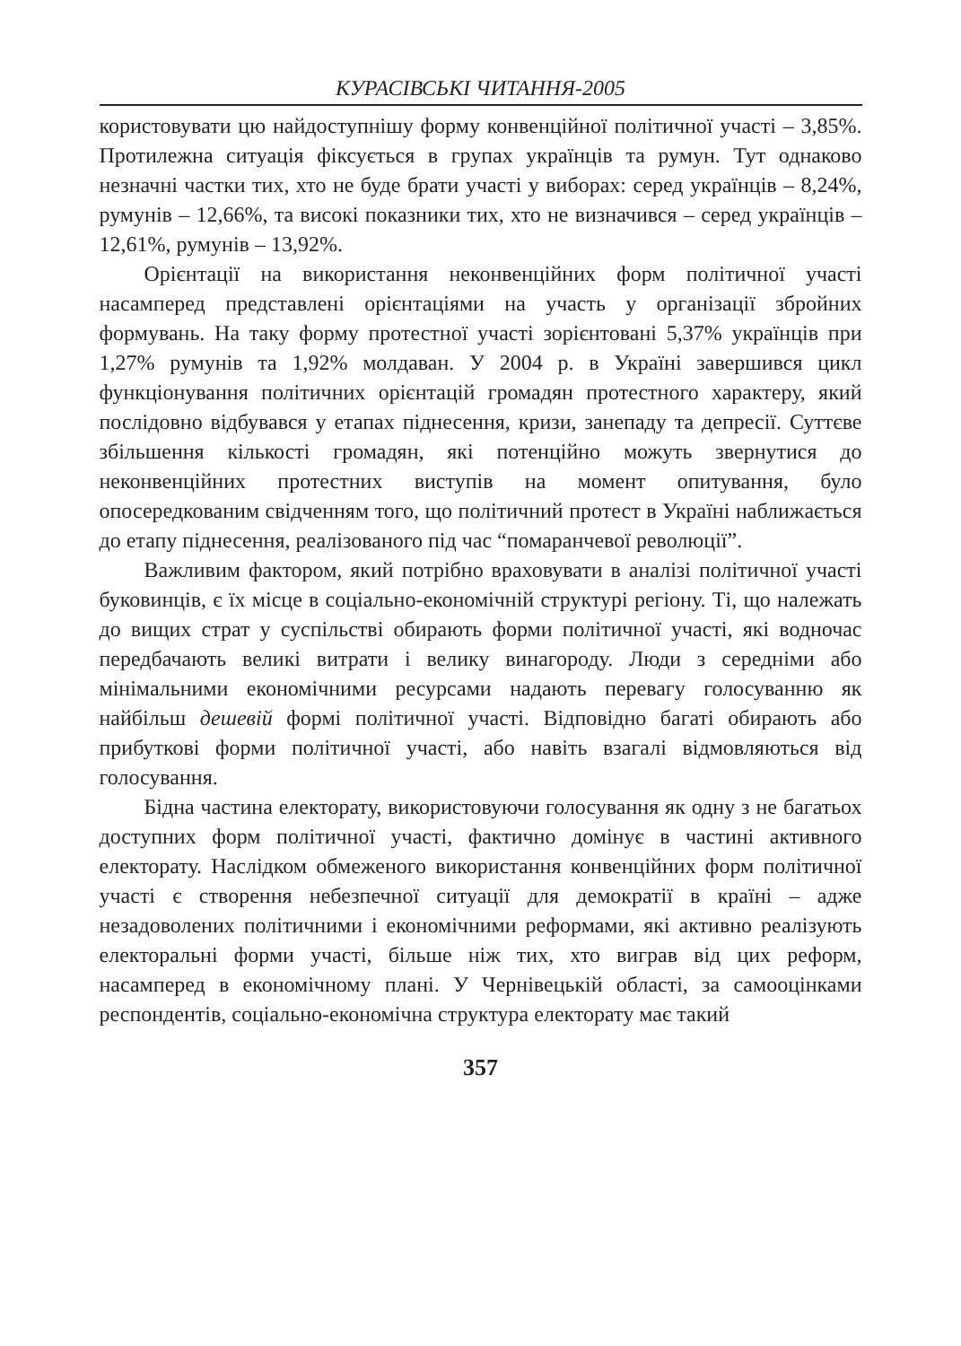КУРАСІВСЬКІ ЧИТАННЯ-2005
користовувати цю найдоступнішу форму конвенційної політичної участі – 3,85%. Протилежна ситуація фіксується в групах українців та румун. Тут однаково незначні частки тих, хто не буде брати участі у виборах: серед українців – 8,24%, румунів – 12,66%, та високі показники тих, хто не визначився – серед українців – 12,61%, румунів – 13,92%.
Орієнтації на використання неконвенційних форм політичної участі насамперед представлені орієнтаціями на участь у організації збройних формувань. На таку форму протестної участі зорієнтовані 5,37% українців при 1,27% румунів та 1,92% молдаван. У 2004 р. в Україні завершився цикл функціонування політичних орієнтацій громадян протестного характеру, який послідовно відбувався у етапах піднесення, кризи, занепаду та депресії. Суттєве збільшення кількості громадян, які потенційно можуть звернутися до неконвенційних протестних виступів на момент опитування, було опосередкованим свідченням того, що політичний протест в Україні наближається до етапу піднесення, реалізованого під час “помаранчевої революції”.
Важливим фактором, який потрібно враховувати в аналізі політичної участі буковинців, є їх місце в соціально-економічній структурі регіону. Ті, що належать до вищих страт у суспільстві обирають форми політичної участі, які водночас передбачають великі витрати і велику винагороду. Люди з середніми або мінімальними економічними ресурсами надають перевагу голосуванню як найбільш дешевій формі політичної участі. Відповідно багаті обирають або прибуткові форми політичної участі, або навіть взагалі відмовляються від голосування.
Бідна частина електорату, використовуючи голосування як одну з не багатьох доступних форм політичної участі, фактично домінує в частині активного електорату. Наслідком обмеженого використання конвенційних форм політичної участі є створення небезпечної ситуації для демократії в країні – адже незадоволених політичними і економічними реформами, які активно реалізують електоральні форми участі, більше ніж тих, хто виграв від цих реформ, насамперед в економічному плані. У Чернівецькій області, за самооцінками респондентів, соціально-економічна структура електорату має такий
357